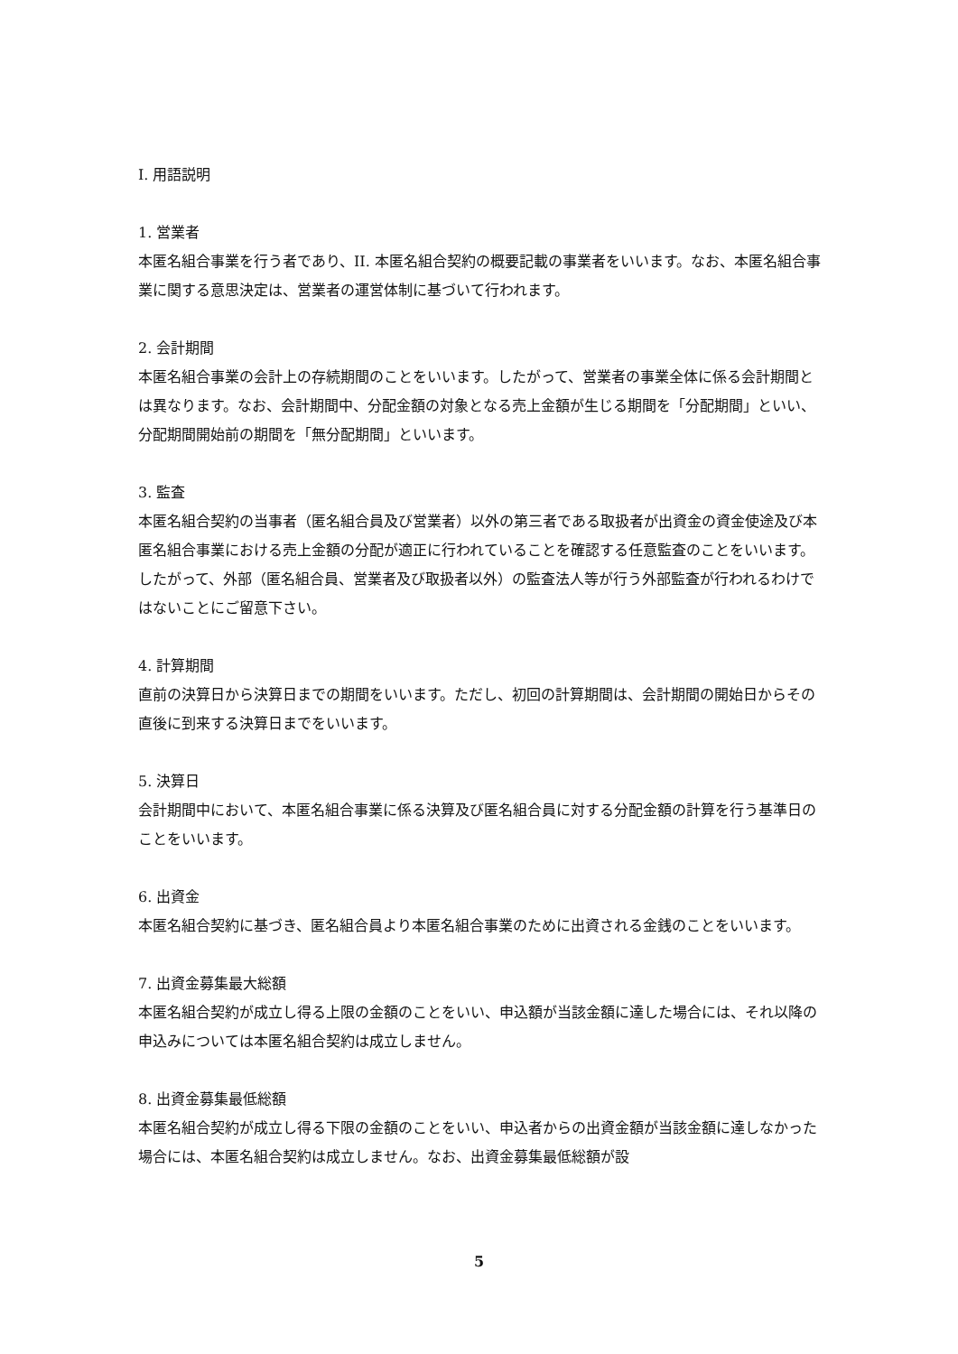I. 用語説明
1. 営業者
本匿名組合事業を行う者であり、II. 本匿名組合契約の概要記載の事業者をいいます。なお、本匿名組合事業に関する意思決定は、営業者の運営体制に基づいて行われます。
2. 会計期間
本匿名組合事業の会計上の存続期間のことをいいます。したがって、営業者の事業全体に係る会計期間とは異なります。なお、会計期間中、分配金額の対象となる売上金額が生じる期間を「分配期間」といい、分配期間開始前の期間を「無分配期間」といいます。
3. 監査
本匿名組合契約の当事者（匿名組合員及び営業者）以外の第三者である取扱者が出資金の資金使途及び本匿名組合事業における売上金額の分配が適正に行われていることを確認する任意監査のことをいいます。したがって、外部（匿名組合員、営業者及び取扱者以外）の監査法人等が行う外部監査が行われるわけではないことにご留意下さい。
4. 計算期間
直前の決算日から決算日までの期間をいいます。ただし、初回の計算期間は、会計期間の開始日からその直後に到来する決算日までをいいます。
5. 決算日
会計期間中において、本匿名組合事業に係る決算及び匿名組合員に対する分配金額の計算を行う基準日のことをいいます。
6. 出資金
本匿名組合契約に基づき、匿名組合員より本匿名組合事業のために出資される金銭のことをいいます。
7. 出資金募集最大総額
本匿名組合契約が成立し得る上限の金額のことをいい、申込額が当該金額に達した場合には、それ以降の申込みについては本匿名組合契約は成立しません。
8. 出資金募集最低総額
本匿名組合契約が成立し得る下限の金額のことをいい、申込者からの出資金額が当該金額に達しなかった場合には、本匿名組合契約は成立しません。なお、出資金募集最低総額が設
5